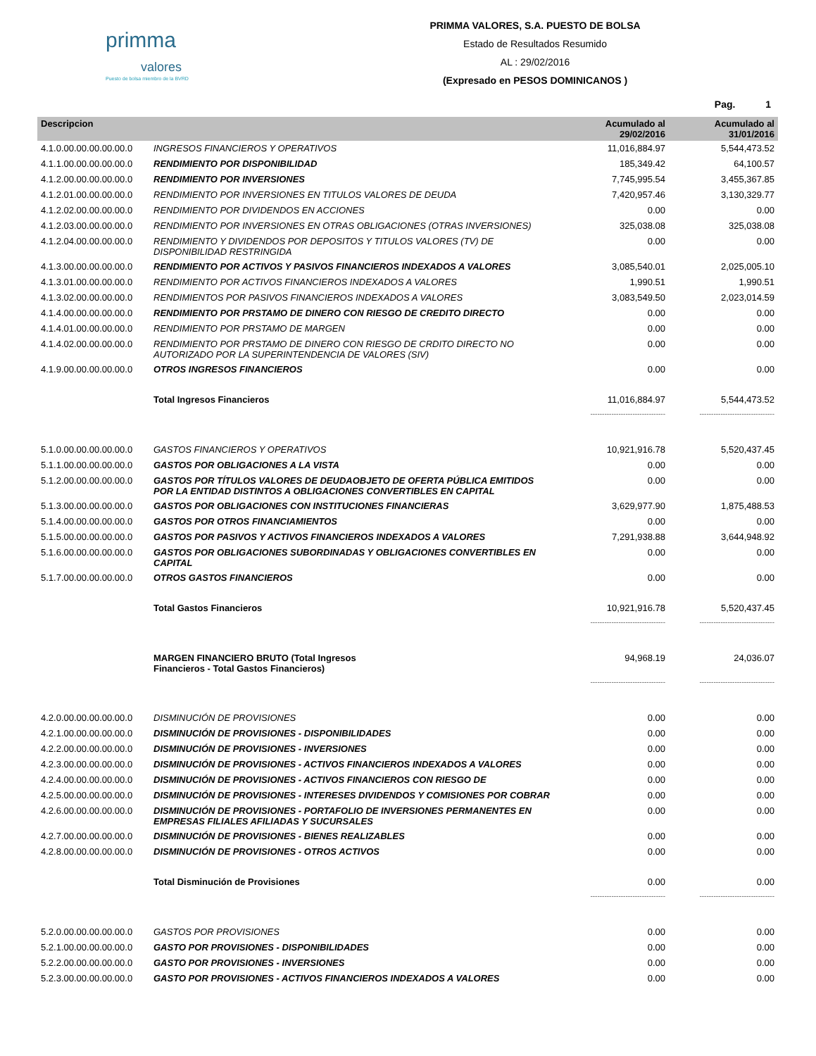primma
valores
Puesto de bolsa miembro de la BVRD
PRIMMA VALORES, S.A. PUESTO DE BOLSA
Estado de Resultados Resumido
AL : 29/02/2016
(Expresado en PESOS DOMINICANOS )
Pag. 1
| Descripcion | | Acumulado al 29/02/2016 | Acumulado al 31/01/2016 |
| --- | --- | --- | --- |
| 4.1.0.00.00.00.00.00.0 | INGRESOS FINANCIEROS Y OPERATIVOS | 11,016,884.97 | 5,544,473.52 |
| 4.1.1.00.00.00.00.00.0 | RENDIMIENTO POR DISPONIBILIDAD | 185,349.42 | 64,100.57 |
| 4.1.2.00.00.00.00.00.0 | RENDIMIENTO POR INVERSIONES | 7,745,995.54 | 3,455,367.85 |
| 4.1.2.01.00.00.00.00.0 | RENDIMIENTO POR INVERSIONES EN TITULOS VALORES DE DEUDA | 7,420,957.46 | 3,130,329.77 |
| 4.1.2.02.00.00.00.00.0 | RENDIMIENTO POR DIVIDENDOS EN ACCIONES | 0.00 | 0.00 |
| 4.1.2.03.00.00.00.00.0 | RENDIMIENTO POR INVERSIONES EN OTRAS OBLIGACIONES (OTRAS INVERSIONES) | 325,038.08 | 325,038.08 |
| 4.1.2.04.00.00.00.00.0 | RENDIMIENTO Y DIVIDENDOS POR DEPOSITOS Y TITULOS VALORES (TV) DE DISPONIBILIDAD RESTRINGIDA | 0.00 | 0.00 |
| 4.1.3.00.00.00.00.00.0 | RENDIMIENTO POR ACTIVOS Y PASIVOS FINANCIEROS INDEXADOS A VALORES | 3,085,540.01 | 2,025,005.10 |
| 4.1.3.01.00.00.00.00.0 | RENDIMIENTO POR ACTIVOS FINANCIEROS INDEXADOS A VALORES | 1,990.51 | 1,990.51 |
| 4.1.3.02.00.00.00.00.0 | RENDIMIENTOS POR PASIVOS FINANCIEROS INDEXADOS A VALORES | 3,083,549.50 | 2,023,014.59 |
| 4.1.4.00.00.00.00.00.0 | RENDIMIENTO POR PRSTAMO DE DINERO CON RIESGO DE CREDITO DIRECTO | 0.00 | 0.00 |
| 4.1.4.01.00.00.00.00.0 | RENDIMIENTO POR PRSTAMO DE MARGEN | 0.00 | 0.00 |
| 4.1.4.02.00.00.00.00.0 | RENDIMIENTO POR PRSTAMO DE DINERO CON RIESGO DE CRDITO DIRECTO NO AUTORIZADO POR LA SUPERINTENDENCIA DE VALORES (SIV) | 0.00 | 0.00 |
| 4.1.9.00.00.00.00.00.0 | OTROS INGRESOS FINANCIEROS | 0.00 | 0.00 |
| | Total Ingresos Financieros | 11,016,884.97 | 5,544,473.52 |
| | | -------------------------------- | -------------------------------- |
| 5.1.0.00.00.00.00.00.0 | GASTOS FINANCIEROS Y OPERATIVOS | 10,921,916.78 | 5,520,437.45 |
| 5.1.1.00.00.00.00.00.0 | GASTOS POR OBLIGACIONES A LA VISTA | 0.00 | 0.00 |
| 5.1.2.00.00.00.00.00.0 | GASTOS POR TÍTULOS VALORES DE DEUDAOBJETO DE OFERTA PÚBLICA EMITIDOS POR LA ENTIDAD DISTINTOS A OBLIGACIONES CONVERTIBLES EN CAPITAL | 0.00 | 0.00 |
| 5.1.3.00.00.00.00.00.0 | GASTOS POR OBLIGACIONES CON INSTITUCIONES FINANCIERAS | 3,629,977.90 | 1,875,488.53 |
| 5.1.4.00.00.00.00.00.0 | GASTOS POR OTROS FINANCIAMIENTOS | 0.00 | 0.00 |
| 5.1.5.00.00.00.00.00.0 | GASTOS POR PASIVOS Y ACTIVOS FINANCIEROS INDEXADOS A VALORES | 7,291,938.88 | 3,644,948.92 |
| 5.1.6.00.00.00.00.00.0 | GASTOS POR OBLIGACIONES SUBORDINADAS Y OBLIGACIONES CONVERTIBLES EN CAPITAL | 0.00 | 0.00 |
| 5.1.7.00.00.00.00.00.0 | OTROS GASTOS FINANCIEROS | 0.00 | 0.00 |
| | Total Gastos Financieros | 10,921,916.78 | 5,520,437.45 |
| | | -------------------------------- | -------------------------------- |
| | MARGEN FINANCIERO BRUTO (Total Ingresos Financieros - Total Gastos Financieros) | 94,968.19 | 24,036.07 |
| | | -------------------------------- | -------------------------------- |
| 4.2.0.00.00.00.00.00.0 | DISMINUCIÓN DE PROVISIONES | 0.00 | 0.00 |
| 4.2.1.00.00.00.00.00.0 | DISMINUCIÓN DE PROVISIONES - DISPONIBILIDADES | 0.00 | 0.00 |
| 4.2.2.00.00.00.00.00.0 | DISMINUCIÓN DE PROVISIONES - INVERSIONES | 0.00 | 0.00 |
| 4.2.3.00.00.00.00.00.0 | DISMINUCIÓN DE PROVISIONES - ACTIVOS FINANCIEROS INDEXADOS A VALORES | 0.00 | 0.00 |
| 4.2.4.00.00.00.00.00.0 | DISMINUCIÓN DE PROVISIONES - ACTIVOS FINANCIEROS CON RIESGO DE | 0.00 | 0.00 |
| 4.2.5.00.00.00.00.00.0 | DISMINUCIÓN DE PROVISIONES - INTERESES DIVIDENDOS Y COMISIONES POR COBRAR | 0.00 | 0.00 |
| 4.2.6.00.00.00.00.00.0 | DISMINUCIÓN DE PROVISIONES - PORTAFOLIO DE INVERSIONES PERMANENTES EN EMPRESAS FILIALES AFILIADAS Y SUCURSALES | 0.00 | 0.00 |
| 4.2.7.00.00.00.00.00.0 | DISMINUCIÓN DE PROVISIONES - BIENES REALIZABLES | 0.00 | 0.00 |
| 4.2.8.00.00.00.00.00.0 | DISMINUCIÓN DE PROVISIONES - OTROS ACTIVOS | 0.00 | 0.00 |
| | Total Disminución de Provisiones | 0.00 | 0.00 |
| | | -------------------------------- | -------------------------------- |
| 5.2.0.00.00.00.00.00.0 | GASTOS POR PROVISIONES | 0.00 | 0.00 |
| 5.2.1.00.00.00.00.00.0 | GASTO POR PROVISIONES - DISPONIBILIDADES | 0.00 | 0.00 |
| 5.2.2.00.00.00.00.00.0 | GASTO POR PROVISIONES - INVERSIONES | 0.00 | 0.00 |
| 5.2.3.00.00.00.00.00.0 | GASTO POR PROVISIONES - ACTIVOS FINANCIEROS INDEXADOS A VALORES | 0.00 | 0.00 |